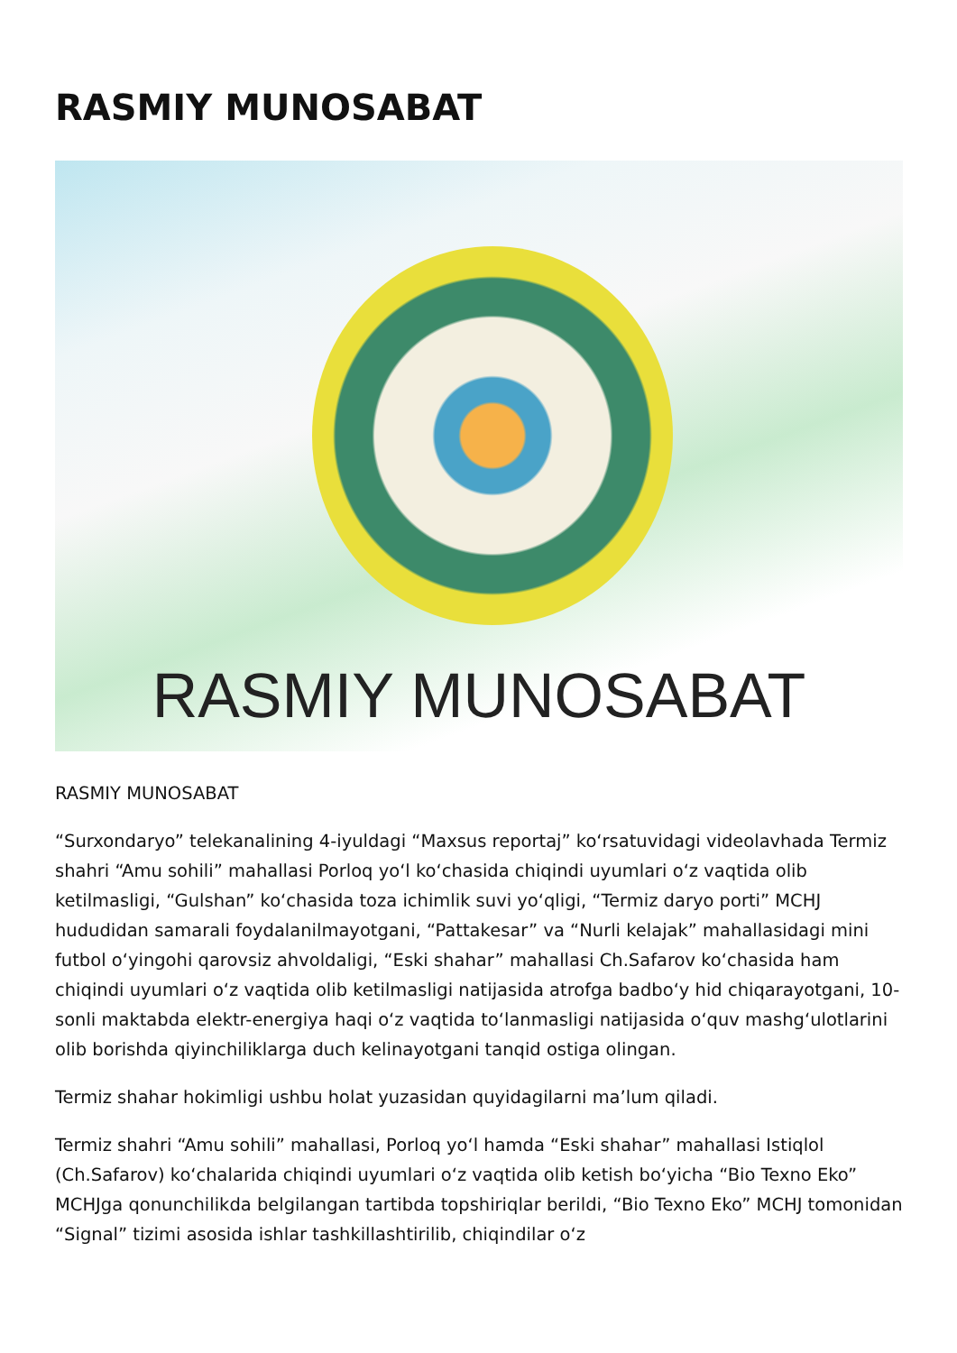RASMIY MUNOSABAT
RASMIY MUNOSABAT
RASMIY MUNOSABAT
“Surxondaryo” telekanalining 4-iyuldagi “Maxsus reportaj” koʻrsatuvidagi videolavhada Termiz shahri “Amu sohili” mahallasi Porloq yoʻl koʻchasida chiqindi uyumlari oʻz vaqtida olib ketilmasligi, “Gulshan” koʻchasida toza ichimlik suvi yoʻqligi, “Termiz daryo porti” MCHJ hududidan samarali foydalanilmayotgani, “Pattakesar” va “Nurli kelajak” mahallasidagi mini futbol oʻyingohi qarovsiz ahvoldaligi, “Eski shahar” mahallasi Ch.Safarov koʻchasida ham chiqindi uyumlari oʻz vaqtida olib ketilmasligi natijasida atrofga badboʻy hid chiqarayotgani, 10-sonli maktabda elektr-energiya haqi oʻz vaqtida toʻlanmasligi natijasida oʻquv mashgʻulotlarini olib borishda qiyinchiliklarga duch kelinayotgani tanqid ostiga olingan.
Termiz shahar hokimligi ushbu holat yuzasidan quyidagilarni maʼlum qiladi.
Termiz shahri “Amu sohili” mahallasi, Porloq yoʻl hamda “Eski shahar” mahallasi Istiqlol (Ch.Safarov) koʻchalarida chiqindi uyumlari oʻz vaqtida olib ketish boʻyicha “Bio Texno Eko” MCHJga qonunchilikda belgilangan tartibda topshiriqlar berildi, “Bio Texno Eko” MCHJ tomonidan “Signal” tizimi asosida ishlar tashkillashtirilib, chiqindilar oʻz